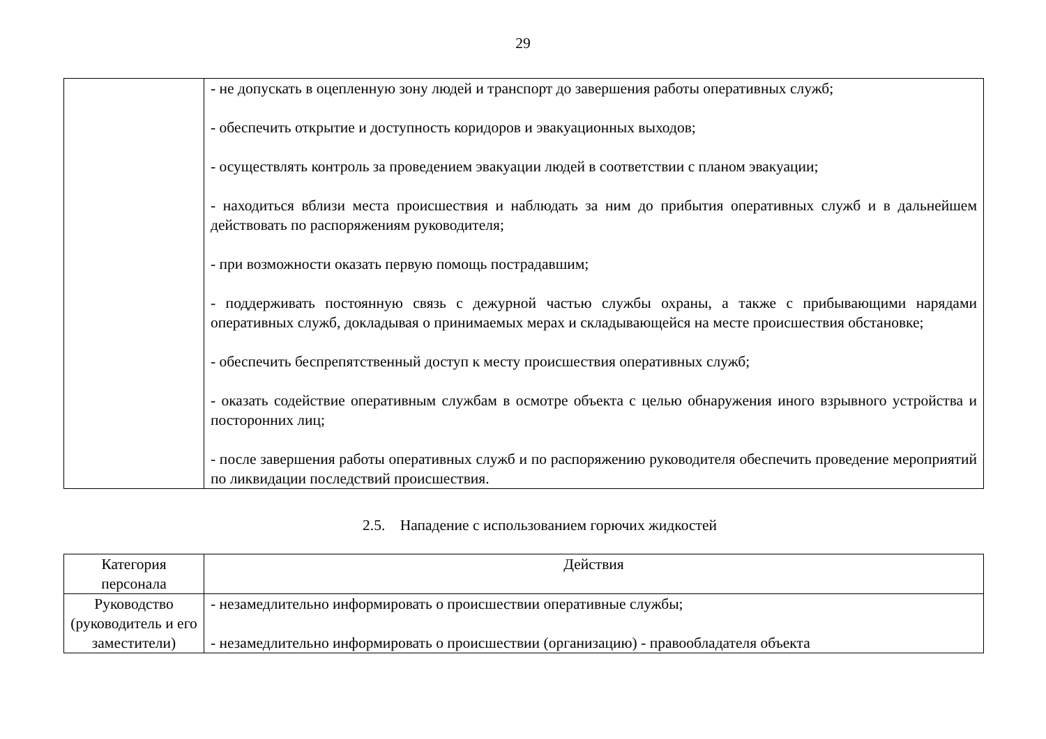29
| | - не допускать в оцепленную зону людей и транспорт до завершения работы оперативных служб; - обеспечить открытие и доступность коридоров и эвакуационных выходов; - осуществлять контроль за проведением эвакуации людей в соответствии с планом эвакуации; - находиться вблизи места происшествия и наблюдать за ним до прибытия оперативных служб и в дальнейшем действовать по распоряжениям руководителя; - при возможности оказать первую помощь пострадавшим; - поддерживать постоянную связь с дежурной частью службы охраны, а также с прибывающими нарядами оперативных служб, докладывая о принимаемых мерах и складывающейся на месте происшествия обстановке; - обеспечить беспрепятственный доступ к месту происшествия оперативных служб; - оказать содействие оперативным службам в осмотре объекта с целью обнаружения иного взрывного устройства и посторонних лиц; - после завершения работы оперативных служб и по распоряжению руководителя обеспечить проведение мероприятий по ликвидации последствий происшествия. |
2.5. Нападение с использованием горючих жидкостей
| Категория персонала | Действия |
| --- | --- |
| Руководство (руководитель и его заместители) | - незамедлительно информировать о происшествии оперативные службы; - незамедлительно информировать о происшествии (организацию) - правообладателя объекта |